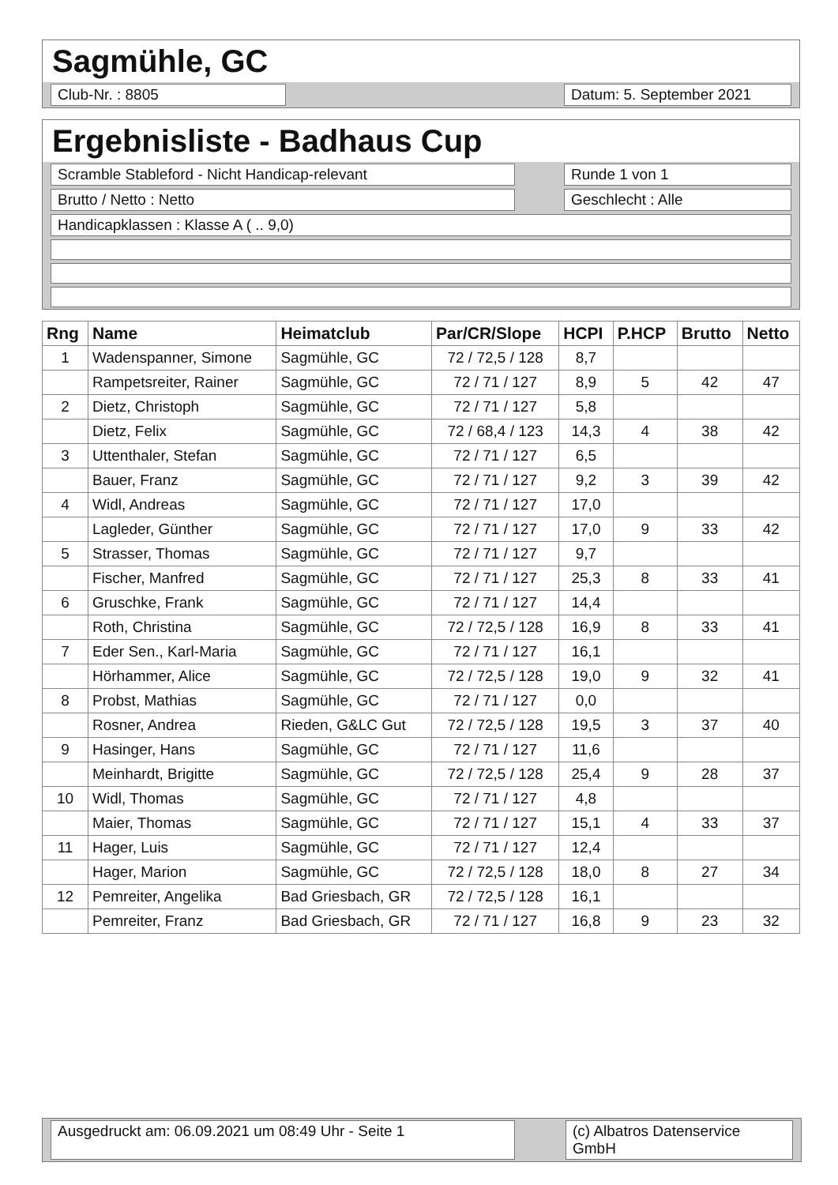Sagmühle, GC
Club-Nr. : 8805 Datum: 5. September 2021
Ergebnisliste - Badhaus Cup
Scramble Stableford - Nicht Handicap-relevant Runde 1 von 1
Brutto / Netto : Netto Geschlecht : Alle
Handicapklassen : Klasse A ( .. 9,0)
| Rng | Name | Heimatclub | Par/CR/Slope | HCPI | P.HCP | Brutto | Netto |
| --- | --- | --- | --- | --- | --- | --- | --- |
| 1 | Wadenspanner, Simone | Sagmühle, GC | 72 / 72,5 / 128 | 8,7 | | | |
| | Rampetsreiter, Rainer | Sagmühle, GC | 72 / 71 / 127 | 8,9 | 5 | 42 | 47 |
| 2 | Dietz, Christoph | Sagmühle, GC | 72 / 71 / 127 | 5,8 | | | |
| | Dietz, Felix | Sagmühle, GC | 72 / 68,4 / 123 | 14,3 | 4 | 38 | 42 |
| 3 | Uttenthaler, Stefan | Sagmühle, GC | 72 / 71 / 127 | 6,5 | | | |
| | Bauer, Franz | Sagmühle, GC | 72 / 71 / 127 | 9,2 | 3 | 39 | 42 |
| 4 | Widl, Andreas | Sagmühle, GC | 72 / 71 / 127 | 17,0 | | | |
| | Lagleder, Günther | Sagmühle, GC | 72 / 71 / 127 | 17,0 | 9 | 33 | 42 |
| 5 | Strasser, Thomas | Sagmühle, GC | 72 / 71 / 127 | 9,7 | | | |
| | Fischer, Manfred | Sagmühle, GC | 72 / 71 / 127 | 25,3 | 8 | 33 | 41 |
| 6 | Gruschke, Frank | Sagmühle, GC | 72 / 71 / 127 | 14,4 | | | |
| | Roth, Christina | Sagmühle, GC | 72 / 72,5 / 128 | 16,9 | 8 | 33 | 41 |
| 7 | Eder Sen., Karl-Maria | Sagmühle, GC | 72 / 71 / 127 | 16,1 | | | |
| | Hörhammer, Alice | Sagmühle, GC | 72 / 72,5 / 128 | 19,0 | 9 | 32 | 41 |
| 8 | Probst, Mathias | Sagmühle, GC | 72 / 71 / 127 | 0,0 | | | |
| | Rosner, Andrea | Rieden, G&LC Gut | 72 / 72,5 / 128 | 19,5 | 3 | 37 | 40 |
| 9 | Hasinger, Hans | Sagmühle, GC | 72 / 71 / 127 | 11,6 | | | |
| | Meinhardt, Brigitte | Sagmühle, GC | 72 / 72,5 / 128 | 25,4 | 9 | 28 | 37 |
| 10 | Widl, Thomas | Sagmühle, GC | 72 / 71 / 127 | 4,8 | | | |
| | Maier, Thomas | Sagmühle, GC | 72 / 71 / 127 | 15,1 | 4 | 33 | 37 |
| 11 | Hager, Luis | Sagmühle, GC | 72 / 71 / 127 | 12,4 | | | |
| | Hager, Marion | Sagmühle, GC | 72 / 72,5 / 128 | 18,0 | 8 | 27 | 34 |
| 12 | Pemreiter, Angelika | Bad Griesbach, GR | 72 / 72,5 / 128 | 16,1 | | | |
| | Pemreiter, Franz | Bad Griesbach, GR | 72 / 71 / 127 | 16,8 | 9 | 23 | 32 |
Ausgedruckt am: 06.09.2021 um 08:49 Uhr - Seite 1 (c) Albatros Datenservice GmbH